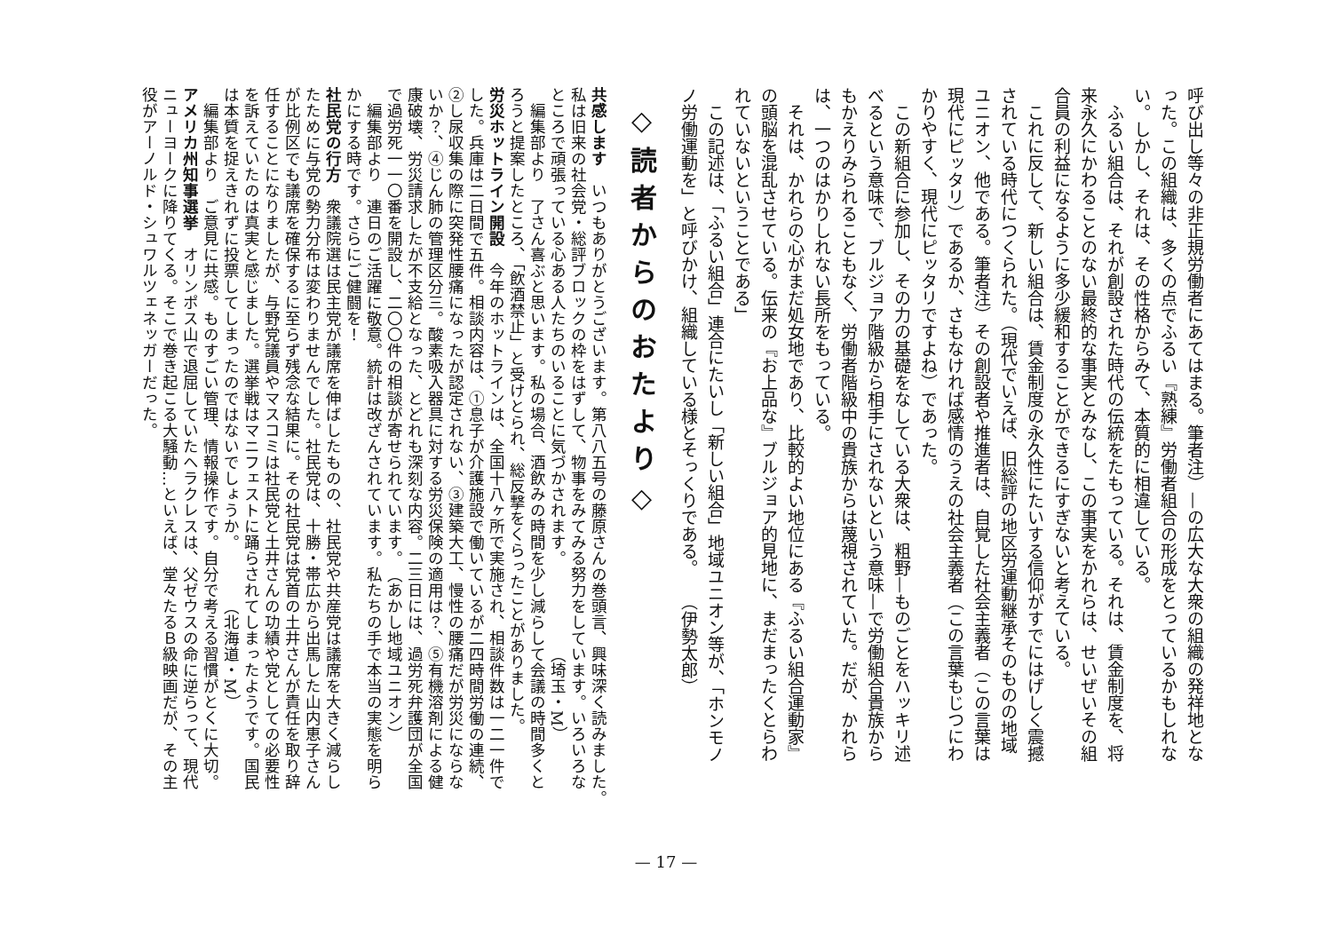呼び出し等々の非正規労働者にあてはまる。筆者注）—の広大な大衆の組織の発祥地とな
った。この組織は、多くの点でふるい『熟練』労働者組合の形成をとっているかもしれな
い。しかし、それは、その性格からみて、本質的に相違している。
　ふるい組合は、それが創設された時代の伝統をたもっている。それは、賃金制度を、将
来永久にかわることのない最終的な事実とみなし、この事実をかれらは、せいぜいその組
合員の利益になるように多少緩和することができるにすぎないと考えている。
　これに反して、新しい組合は、賃金制度の永久性にたいする信仰がすでにはげしく震撼
されている時代につくられた。（現代でいえば、旧総評の地区労運動継承そのものの地域
ユニオン、他である。筆者注）その創設者や推進者は、自覚した社会主義者（この言葉は
現代にピッタリ）であるか、さもなければ感情のうえの社会主義者（この言葉もじつにわ
かりやすく、現代にピッタリですよね）であった。
　この新組合に参加し、その力の基礎をなしている大衆は、粗野—ものごとをハッキリ述
べるという意味で、ブルジョア階級から相手にされないという意味—で労働組合貴族から
もかえりみられることもなく、労働者階級中の貴族からは蔑視されていた。だが、かれら
は、一つのはかりしれない長所をもっている。
　それは、かれらの心がまだ処女地であり、比較的よい地位にある『ふるい組合運動家』
の頭脳を混乱させている。伝来の『お上品な』ブルジョア的見地に、まだまったくとらわ
れていないということである」
　この記述は、「ふるい組合」連合にたいし「新しい組合」地域ユニオン等が、「ホンモノ
ノ労働運動を」と呼びかけ、組織している様とそっくりである。　　（伊勢太郎）
◇読者からのおたより◇
共感します　いつもありがとうございます。第八八五号の藤原さんの巻頭言、興味深く読みました。
私は旧来の社会党・総評ブロックの枠をはずして、物事をみてみる努力をしています。いろいろな
ところで頑張っている心ある人たちのいることに気づかされます。　　　　　　（埼玉・M）
　編集部より　了さん喜ぶと思います。私の場合、酒飲みの時間を少し減らして会議の時間多くと
ろうと提案したところ、「飲酒禁止」と受けとられ、総反撃をくらったことがありました。
労災ホットライン開設　今年のホットラインは、全国十八ヶ所で実施され、相談件数は一二一件で
した。兵庫は二日間で五件。相談内容は、①息子が介護施設で働いているが二四時間労働の連続、
②し尿収集の際に突発性腰痛になったが認定されない、③建築大工、慢性の腰痛だが労災にならな
いか？、④じん肺の管理区分三。酸素吸入器具に対する労災保険の適用は？、⑤有機溶剤による健
康破壊、労災請求したが不支給となった、とどれも深刻な内容。二三日には、過労死弁護団が全国
で過労死一一〇番を開設し、二〇〇件の相談が寄せられています。　（あかし地域ユニオン）
　編集部より　連日のご活躍に敬意。統計は改ざんされています。私たちの手で本当の実態を明ら
かにする時です。さらにご健闘を！
社民党の行方　衆議院選は民主党が議席を伸ばしたものの、社民党や共産党は議席を大きく減らし
たために与党の勢力分布は変わりませんでした。社民党は、十勝・帯広から出馬した山内恵子さん
が比例区でも議席を確保するに至らず残念な結果に。その社民党は党首の土井さんが責任を取り辞
任することになりましたが、与野党議員やマスコミは社民党と土井さんの功績や党としての必要性
を訴えていたのは真実と感じました。選挙戦はマニフェストに踊らされてしまったようです。国民
は本質を捉えきれずに投票してしまったのではないでしょうか。　　　　（北海道・M）
　編集部より　ご意見に共感。ものすごい管理、情報操作です。自分で考える習慣がとくに大切。
アメリカ州知事選挙　オリンポス山で退屈していたヘラクレスは、父ゼウスの命に逆らって、現代
ニューヨークに降りてくる。そこで巻き起こる大騒動…といえば、堂々たるＢ級映画だが、その主
役がアーノルド・シュワルツェネッガーだった。
— 17 —